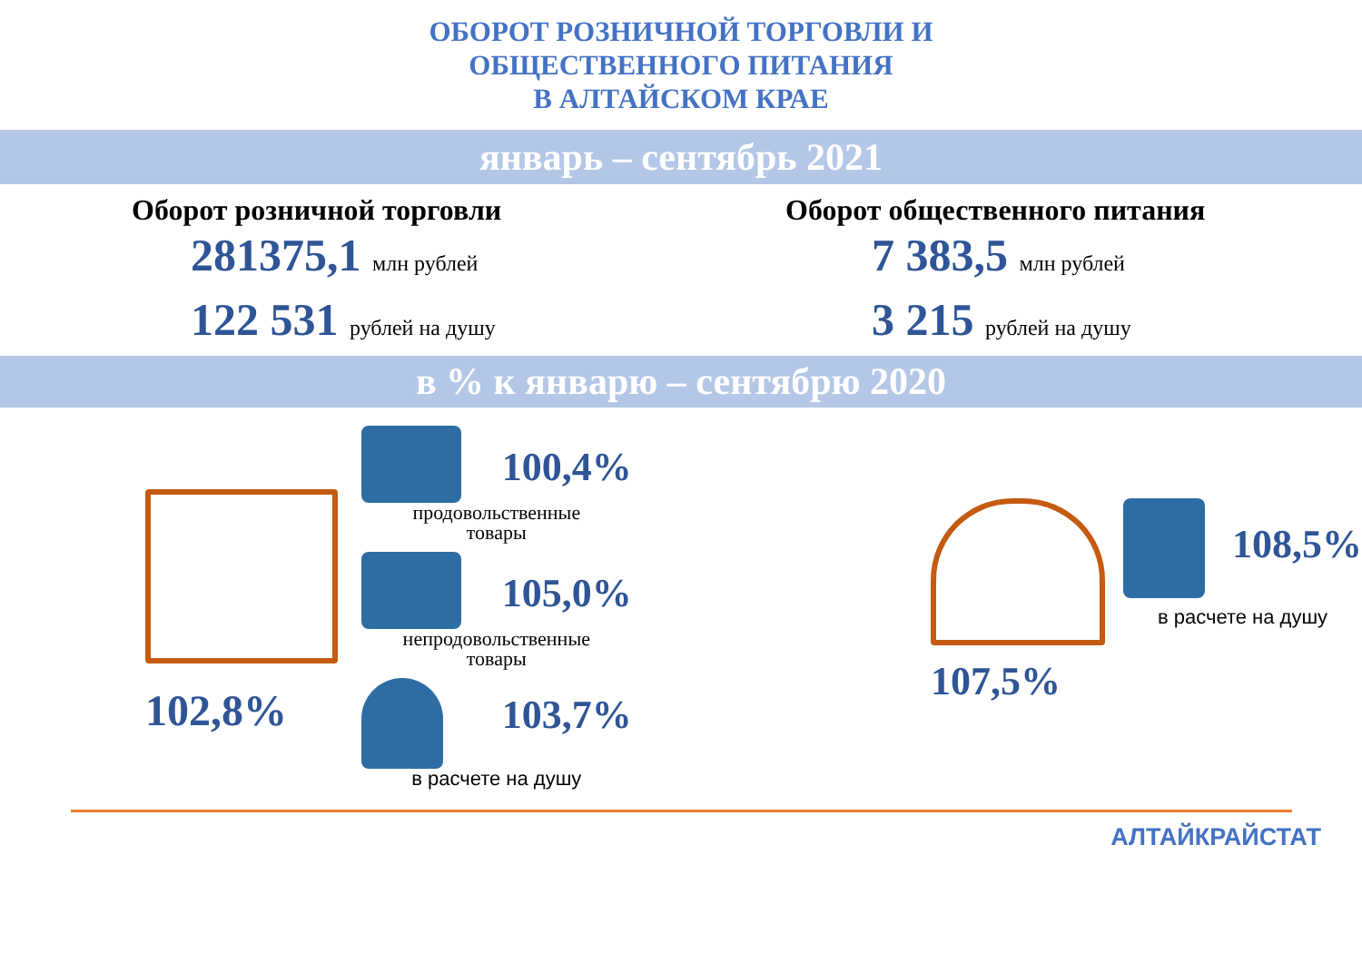ОБОРОТ РОЗНИЧНОЙ ТОРГОВЛИ И
ОБЩЕСТВЕННОГО ПИТАНИЯ
В АЛТАЙСКОМ КРАЕ
январь – сентябрь 2021
Оборот розничной торговли
281375,1 млн рублей
122 531 рублей на душу
Оборот общественного питания
7 383,5 млн рублей
3 215 рублей на душу
в % к январю – сентябрю 2020
102,8%
100,4%
продовольственные
товары
105,0%
непродовольственные
товары
103,7%
в расчете на душу
107,5%
108,5%
в расчете на душу
АЛТАЙКРАЙСТАТ